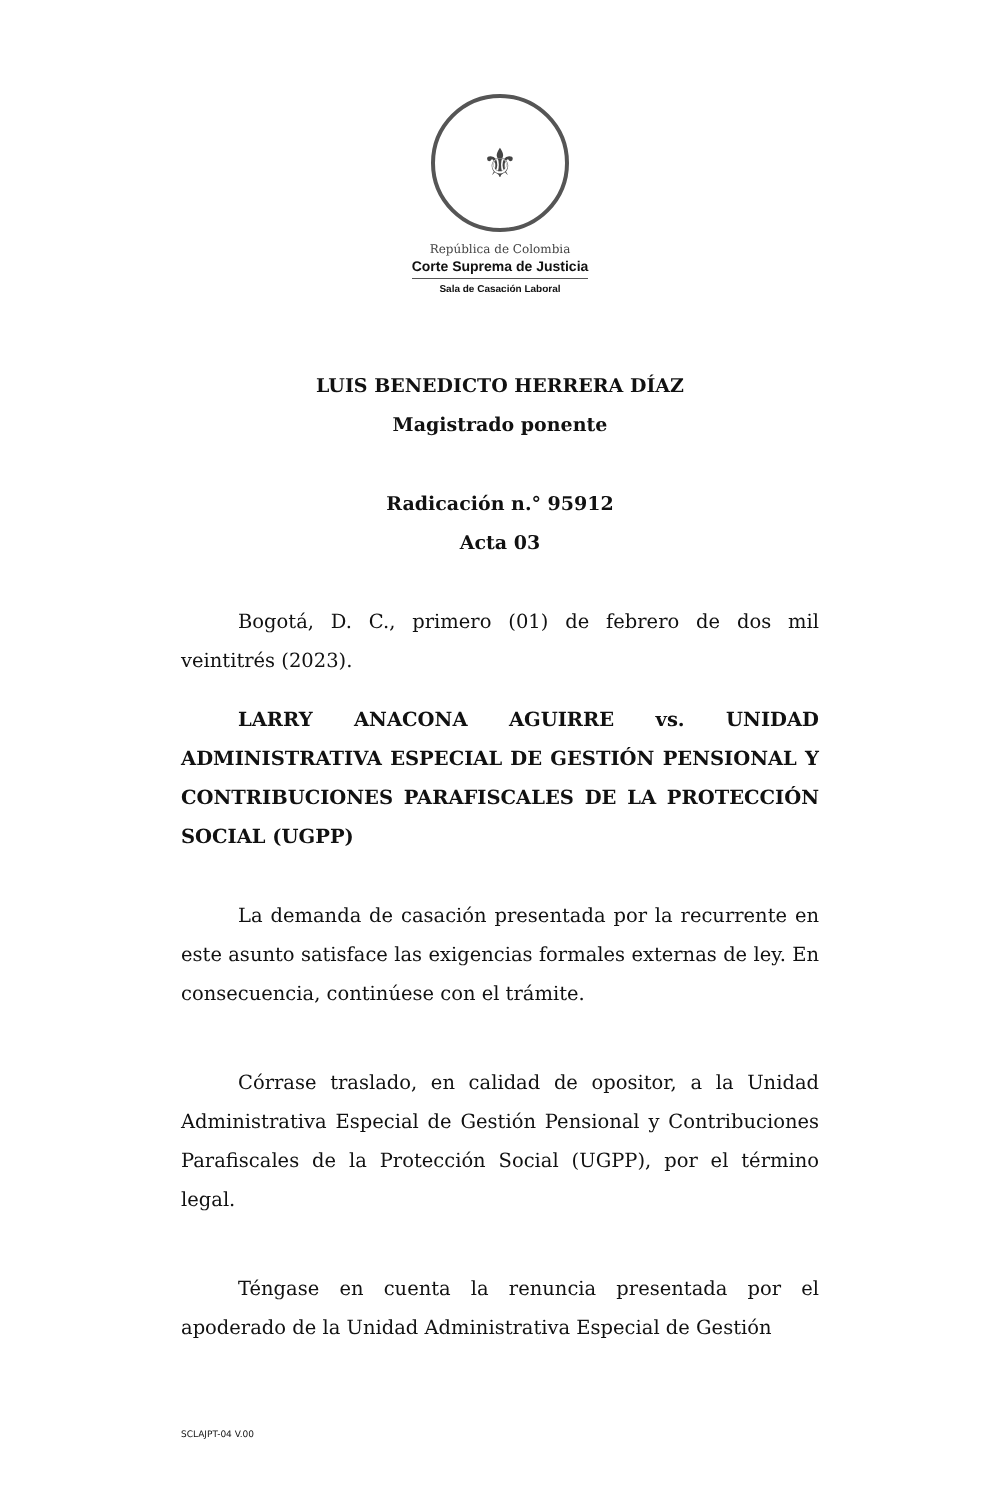⚜
República de Colombia
Corte Suprema de Justicia
Sala de Casación Laboral
LUIS BENEDICTO HERRERA DÍAZ
Magistrado ponente
Radicación n.° 95912
Acta 03
Bogotá, D. C., primero (01) de febrero de dos mil veintitrés (2023).
LARRY ANACONA AGUIRRE vs. UNIDAD ADMINISTRATIVA ESPECIAL DE GESTIÓN PENSIONAL Y CONTRIBUCIONES PARAFISCALES DE LA PROTECCIÓN SOCIAL (UGPP)
La demanda de casación presentada por la recurrente en este asunto satisface las exigencias formales externas de ley. En consecuencia, continúese con el trámite.
Córrase traslado, en calidad de opositor, a la Unidad Administrativa Especial de Gestión Pensional y Contribuciones Parafiscales de la Protección Social (UGPP), por el término legal.
Téngase en cuenta la renuncia presentada por el apoderado de la Unidad Administrativa Especial de Gestión
SCLAJPT-04 V.00